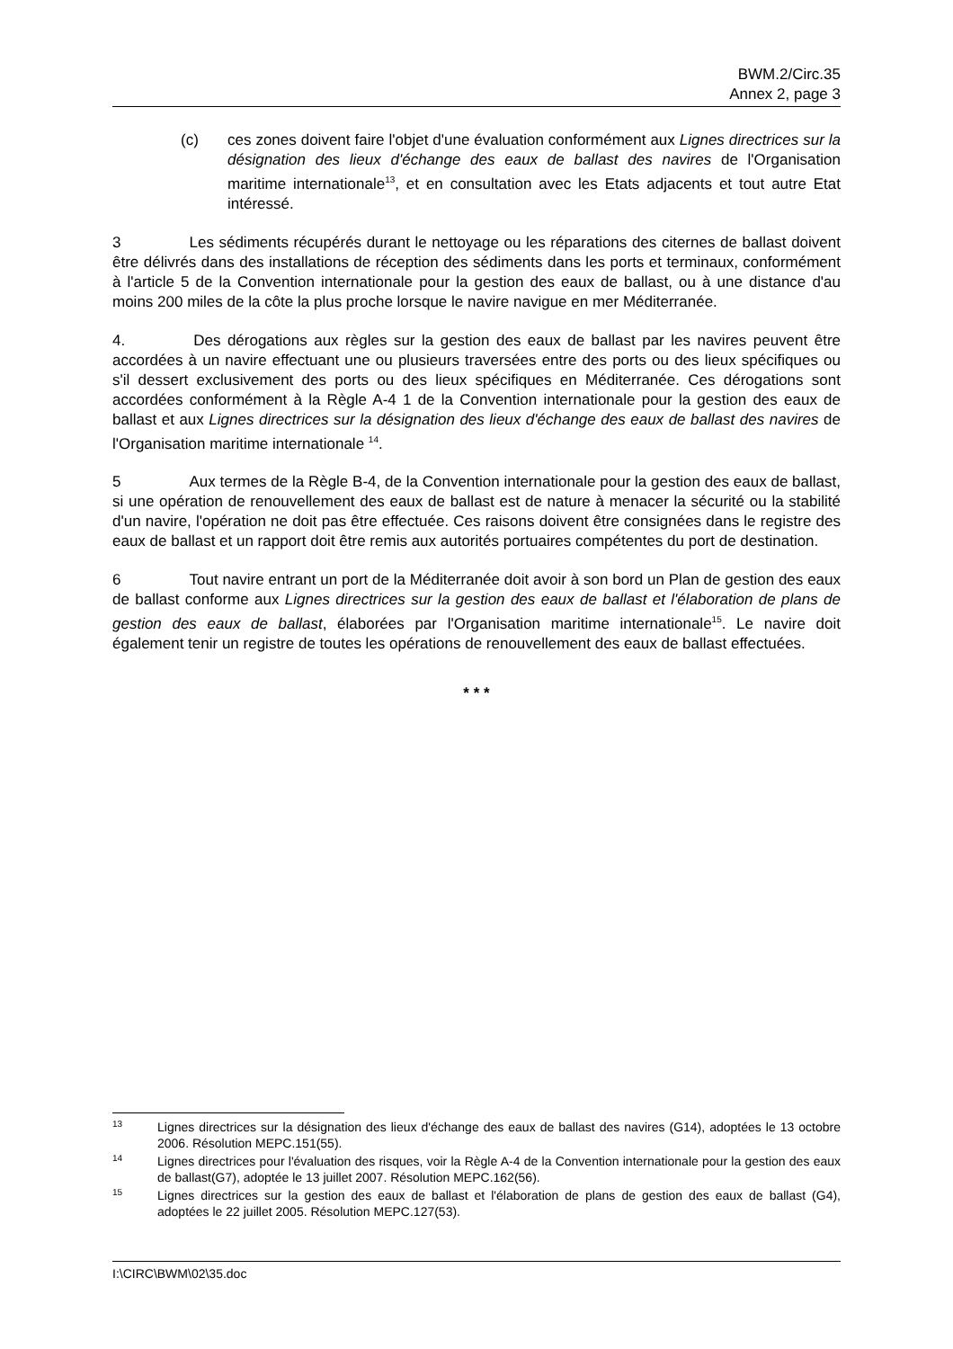BWM.2/Circ.35
Annex 2, page 3
(c) ces zones doivent faire l'objet d'une évaluation conformément aux Lignes directrices sur la désignation des lieux d'échange des eaux de ballast des navires de l'Organisation maritime internationale<sup>13</sup>, et en consultation avec les Etats adjacents et tout autre Etat intéressé.
3 Les sédiments récupérés durant le nettoyage ou les réparations des citernes de ballast doivent être délivrés dans des installations de réception des sédiments dans les ports et terminaux, conformément à l'article 5 de la Convention internationale pour la gestion des eaux de ballast, ou à une distance d'au moins 200 miles de la côte la plus proche lorsque le navire navigue en mer Méditerranée.
4. Des dérogations aux règles sur la gestion des eaux de ballast par les navires peuvent être accordées à un navire effectuant une ou plusieurs traversées entre des ports ou des lieux spécifiques ou s'il dessert exclusivement des ports ou des lieux spécifiques en Méditerranée. Ces dérogations sont accordées conformément à la Règle A-4 1 de la Convention internationale pour la gestion des eaux de ballast et aux Lignes directrices sur la désignation des lieux d'échange des eaux de ballast des navires de l'Organisation maritime internationale <sup>14</sup>.
5 Aux termes de la Règle B-4, de la Convention internationale pour la gestion des eaux de ballast, si une opération de renouvellement des eaux de ballast est de nature à menacer la sécurité ou la stabilité d'un navire, l'opération ne doit pas être effectuée. Ces raisons doivent être consignées dans le registre des eaux de ballast et un rapport doit être remis aux autorités portuaires compétentes du port de destination.
6 Tout navire entrant un port de la Méditerranée doit avoir à son bord un Plan de gestion des eaux de ballast conforme aux Lignes directrices sur la gestion des eaux de ballast et l'élaboration de plans de gestion des eaux de ballast, élaborées par l'Organisation maritime internationale<sup>15</sup>. Le navire doit également tenir un registre de toutes les opérations de renouvellement des eaux de ballast effectuées.
* * *
13
Lignes directrices sur la désignation des lieux d'échange des eaux de ballast des navires (G14), adoptées le 13 octobre 2006. Résolution MEPC.151(55).
14
Lignes directrices pour l'évaluation des risques, voir la Règle A-4 de la Convention internationale pour la gestion des eaux de ballast(G7), adoptée le 13 juillet 2007. Résolution MEPC.162(56).
15
Lignes directrices sur la gestion des eaux de ballast et l'élaboration de plans de gestion des eaux de ballast (G4), adoptées le 22 juillet 2005. Résolution MEPC.127(53).
I:\CIRC\BWM\02\35.doc